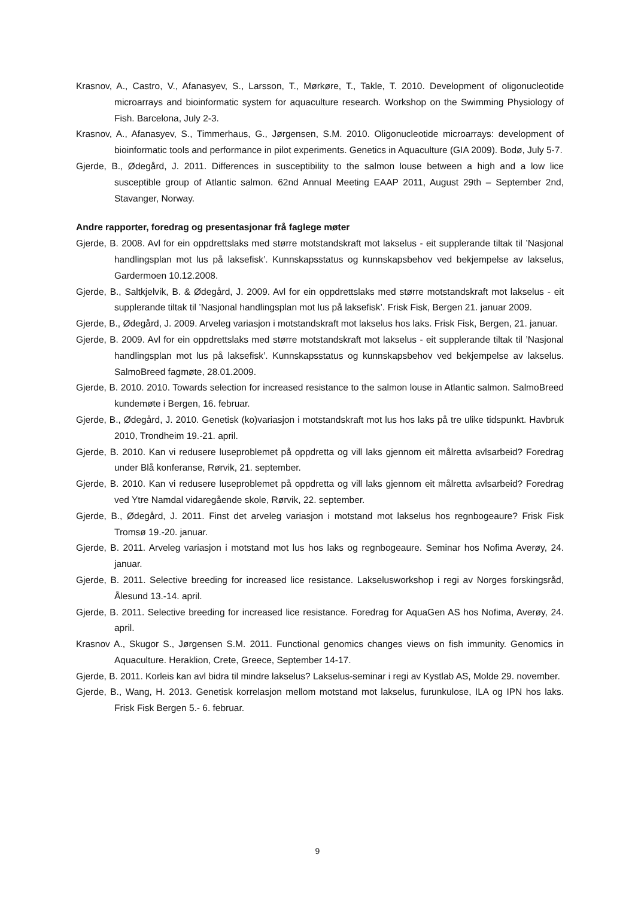Krasnov, A., Castro, V., Afanasyev, S., Larsson, T., Mørkøre, T., Takle, T. 2010. Development of oligonucleotide microarrays and bioinformatic system for aquaculture research. Workshop on the Swimming Physiology of Fish. Barcelona, July 2-3.
Krasnov, A., Afanasyev, S., Timmerhaus, G., Jørgensen, S.M. 2010. Oligonucleotide microarrays: development of bioinformatic tools and performance in pilot experiments. Genetics in Aquaculture (GIA 2009). Bodø, July 5-7.
Gjerde, B., Ødegård, J. 2011. Differences in susceptibility to the salmon louse between a high and a low lice susceptible group of Atlantic salmon. 62nd Annual Meeting EAAP 2011, August 29th – September 2nd, Stavanger, Norway.
Andre rapporter, foredrag og presentasjonar frå faglege møter
Gjerde, B. 2008. Avl for ein oppdrettslaks med større motstandskraft mot lakselus - eit supplerande tiltak til ’Nasjonal handlingsplan mot lus på laksefisk’. Kunnskapsstatus og kunnskapsbehov ved bekjempelse av lakselus, Gardermoen 10.12.2008.
Gjerde, B., Saltkjelvik, B. & Ødegård, J. 2009. Avl for ein oppdrettslaks med større motstandskraft mot lakselus - eit supplerande tiltak til ’Nasjonal handlingsplan mot lus på laksefisk’. Frisk Fisk, Bergen 21. januar 2009.
Gjerde, B., Ødegård, J. 2009. Arveleg variasjon i motstandskraft mot lakselus hos laks. Frisk Fisk, Bergen, 21. januar.
Gjerde, B. 2009. Avl for ein oppdrettslaks med større motstandskraft mot lakselus - eit supplerande tiltak til ’Nasjonal handlingsplan mot lus på laksefisk’. Kunnskapsstatus og kunnskapsbehov ved bekjempelse av lakselus. SalmoBreed fagmøte, 28.01.2009.
Gjerde, B. 2010. 2010. Towards selection for increased resistance to the salmon louse in Atlantic salmon. SalmoBreed kundemøte i Bergen, 16. februar.
Gjerde, B., Ødegård, J. 2010. Genetisk (ko)variasjon i motstandskraft mot lus hos laks på tre ulike tidspunkt. Havbruk 2010, Trondheim 19.-21. april.
Gjerde, B. 2010. Kan vi redusere luseproblemet på oppdretta og vill laks gjennom eit målretta avlsarbeid? Foredrag under Blå konferanse, Rørvik, 21. september.
Gjerde, B. 2010. Kan vi redusere luseproblemet på oppdretta og vill laks gjennom eit målretta avlsarbeid? Foredrag ved Ytre Namdal vidaregående skole, Rørvik, 22. september.
Gjerde, B., Ødegård, J. 2011. Finst det arveleg variasjon i motstand mot lakselus hos regnbogeaure? Frisk Fisk Tromsø 19.-20. januar.
Gjerde, B. 2011. Arveleg variasjon i motstand mot lus hos laks og regnbogeaure. Seminar hos Nofima Averøy, 24. januar.
Gjerde, B. 2011. Selective breeding for increased lice resistance. Lakselusworkshop i regi av Norges forskingsråd, Ålesund 13.-14. april.
Gjerde, B. 2011. Selective breeding for increased lice resistance. Foredrag for AquaGen AS hos Nofima, Averøy, 24. april.
Krasnov A., Skugor S., Jørgensen S.M. 2011. Functional genomics changes views on fish immunity. Genomics in Aquaculture. Heraklion, Crete, Greece, September 14-17.
Gjerde, B. 2011. Korleis kan avl bidra til mindre lakselus? Lakselus-seminar i regi av Kystlab AS, Molde 29. november.
Gjerde, B., Wang, H. 2013. Genetisk korrelasjon mellom motstand mot lakselus, furunkulose, ILA og IPN hos laks. Frisk Fisk Bergen 5.- 6. februar.
9